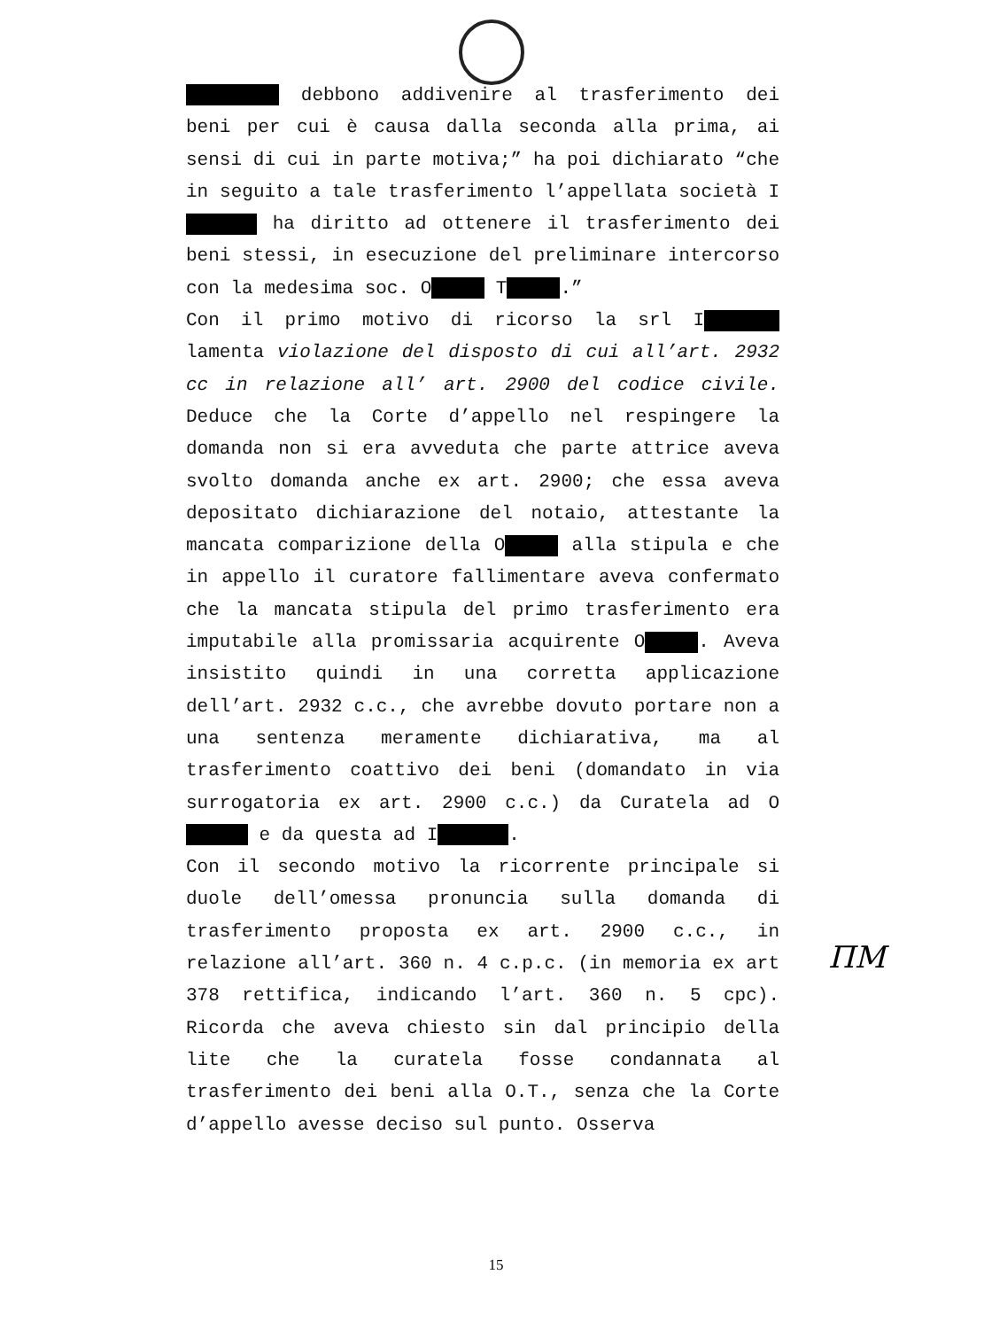debbono addivenire al trasferimento dei beni per cui è causa dalla seconda alla prima, ai sensi di cui in parte motiva;” ha poi dichiarato “che in seguito a tale trasferimento l’appellata società I ha diritto ad ottenere il trasferimento dei beni stessi, in esecuzione del preliminare intercorso con la medesima soc. O T .”
Con il primo motivo di ricorso la srl I lamenta violazione del disposto di cui all’art. 2932 cc in relazione all’ art. 2900 del codice civile. Deduce che la Corte d’appello nel respingere la domanda non si era avveduta che parte attrice aveva svolto domanda anche ex art. 2900; che essa aveva depositato dichiarazione del notaio, attestante la mancata comparizione della O alla stipula e che in appello il curatore fallimentare aveva confermato che la mancata stipula del primo trasferimento era imputabile alla promissaria acquirente O . Aveva insistito quindi in una corretta applicazione dell’art. 2932 c.c., che avrebbe dovuto portare non a una sentenza meramente dichiarativa, ma al trasferimento coattivo dei beni (domandato in via surrogatoria ex art. 2900 c.c.) da Curatela ad O e da questa ad I .
Con il secondo motivo la ricorrente principale si duole dell’omessa pronuncia sulla domanda di trasferimento proposta ex art. 2900 c.c., in relazione all’art. 360 n. 4 c.p.c. (in memoria ex art 378 rettifica, indicando l’art. 360 n. 5 cpc). Ricorda che aveva chiesto sin dal principio della lite che la curatela fosse condannata al trasferimento dei beni alla O.T., senza che la Corte d’appello avesse deciso sul punto. Osserva
ΠM
15